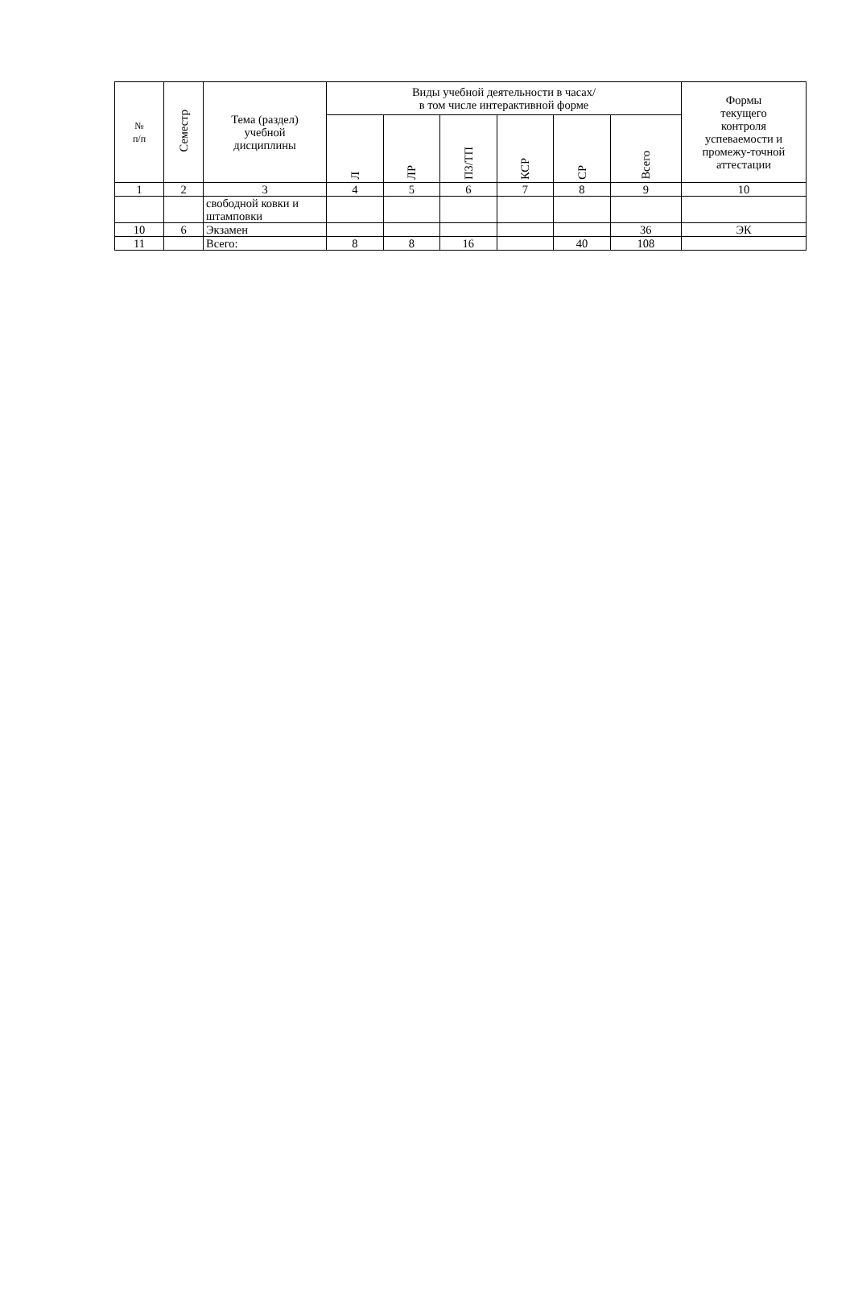| № п/п | Семестр | Тема (раздел) учебной дисциплины | Виды учебной деятельности в часах/ в том числе интерактивной форме | | | | | | Формы текущего контроля успеваемости и промежу-точной аттестации |
| --- | --- | --- | --- | --- | --- | --- | --- | --- | --- |
| | | | Л | ЛР | ПЗ/ТП | КСР | СР | Всего | |
| 1 | 2 | 3 | 4 | 5 | 6 | 7 | 8 | 9 | 10 |
| | | свободной ковки и штамповки | | | | | | | |
| 10 | 6 | Экзамен | | | | | | 36 | ЭК |
| 11 | | Всего: | 8 | 8 | 16 | | 40 | 108 | |